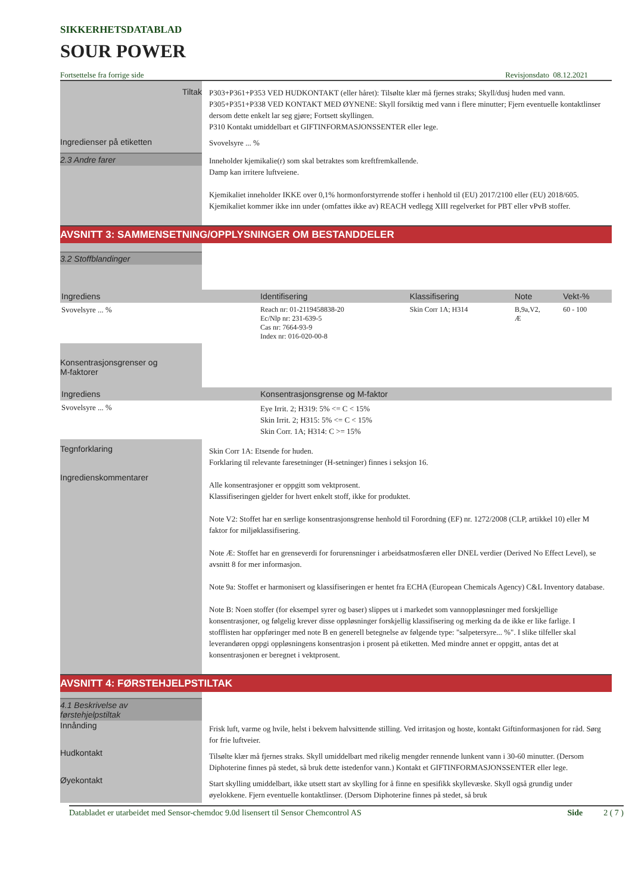SIKKERHETSDATABLAD
SOUR POWER
Fortsettelse fra forrige side Revisjonsdato 08.12.2021
Tiltak
P303+P361+P353 VED HUDKONTAKT (eller håret): Tilsølte klær må fjernes straks; Skyll/dusj huden med vann.
P305+P351+P338 VED KONTAKT MED ØYNENE: Skyll forsiktig med vann i flere minutter; Fjern eventuelle kontaktlinser dersom dette enkelt lar seg gjøre; Fortsett skyllingen.
P310 Kontakt umiddelbart et GIFTINFORMASJONSSENTER eller lege.
Ingredienser på etiketten
Svovelsyre ... %
2.3 Andre farer
Inneholder kjemikalie(r) som skal betraktes som kreftfremkallende.
Damp kan irritere luftveiene.
Kjemikaliet inneholder IKKE over 0,1% hormonforstyrrende stoffer i henhold til (EU) 2017/2100 eller (EU) 2018/605.
Kjemikaliet kommer ikke inn under (omfattes ikke av) REACH vedlegg XIII regelverket for PBT eller vPvB stoffer.
AVSNITT 3: SAMMENSETNING/OPPLYSNINGER OM BESTANDDELER
3.2 Stoffblandinger
| Ingrediens | Identifisering | Klassifisering | Note | Vekt-% |
| --- | --- | --- | --- | --- |
| Svovelsyre ... % | Reach nr: 01-2119458838-20 Ec/Nlp nr: 231-639-5 Cas nr: 7664-93-9 Index nr: 016-020-00-8 | Skin Corr 1A; H314 | B,9a,V2, Æ | 60 - 100 |
Konsentrasjonsgrenser og
M-faktorer
| Ingrediens | Konsentrasjonsgrense og M-faktor |
| --- | --- |
| Svovelsyre ... % | Eye Irrit. 2; H319: 5% <= C < 15% Skin Irrit. 2; H315: 5% <= C < 15% Skin Corr. 1A; H314: C >= 15% |
Tegnforklaring
Ingredienskommentarer
Skin Corr 1A: Etsende for huden.
Forklaring til relevante faresetninger (H-setninger) finnes i seksjon 16.
Alle konsentrasjoner er oppgitt som vektprosent.
Klassifiseringen gjelder for hvert enkelt stoff, ikke for produktet.
Note V2: Stoffet har en særlige konsentrasjonsgrense henhold til Forordning (EF) nr. 1272/2008 (CLP, artikkel 10) eller M faktor for miljøklassifisering.
Note Æ: Stoffet har en grenseverdi for forurensninger i arbeidsatmosfæren eller DNEL verdier (Derived No Effect Level), se avsnitt 8 for mer informasjon.
Note 9a: Stoffet er harmonisert og klassifiseringen er hentet fra ECHA (European Chemicals Agency) C&L Inventory database.
Note B: Noen stoffer (for eksempel syrer og baser) slippes ut i markedet som vannoppløsninger med forskjellige konsentrasjoner, og følgelig krever disse oppløsninger forskjellig klassifisering og merking da de ikke er like farlige. I stofflisten har oppføringer med note B en generell betegnelse av følgende type: "salpetersyre... %". I slike tilfeller skal leverandøren oppgi oppløsningens konsentrasjon i prosent på etiketten. Med mindre annet er oppgitt, antas det at konsentrasjonen er beregnet i vektprosent.
AVSNITT 4: FØRSTEHJELPSTILTAK
4.1 Beskrivelse av
førstehjelpstiltak
Innånding
Frisk luft, varme og hvile, helst i bekvem halvsittende stilling. Ved irritasjon og hoste, kontakt Giftinformasjonen for råd. Sørg for frie luftveier.
Hudkontakt
Tilsølte klær må fjernes straks. Skyll umiddelbart med rikelig mengder rennende lunkent vann i 30-60 minutter. (Dersom Diphoterine finnes på stedet, så bruk dette istedenfor vann.) Kontakt et GIFTINFORMASJONSSENTER eller lege.
Øyekontakt
Start skylling umiddelbart, ikke utsett start av skylling for å finne en spesifikk skyllevæske. Skyll også grundig under øyelokkene. Fjern eventuelle kontaktlinser. (Dersom Diphoterine finnes på stedet, så bruk
Databladet er utarbeidet med Sensor-chemdoc 9.0d lisensert til Sensor Chemcontrol AS Side 2 ( 7 )